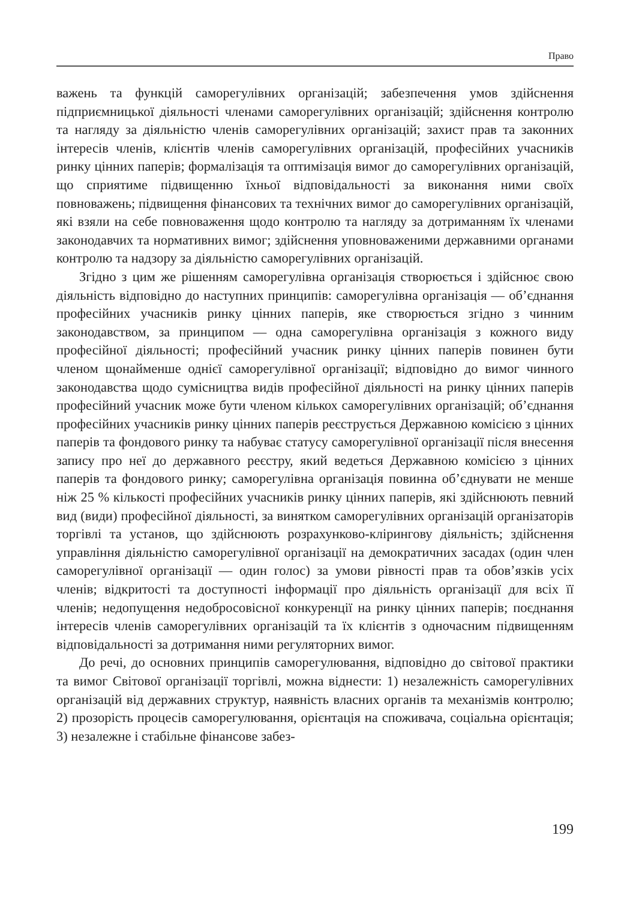Право
важень та функцій саморегулівних організацій; забезпечення умов здійснення підприємницької діяльності членами саморегулівних організацій; здійснення контролю та нагляду за діяльністю членів саморегулівних організацій; захист прав та законних інтересів членів, клієнтів членів саморегулівних організацій, професійних учасників ринку цінних паперів; формалізація та оптимізація вимог до саморегулівних організацій, що сприятиме підвищенню їхньої відповідальності за виконання ними своїх повноважень; підвищення фінансових та технічних вимог до саморегулівних організацій, які взяли на себе повноваження щодо контролю та нагляду за дотриманням їх членами законодавчих та нормативних вимог; здійснення уповноваженими державними органами контролю та надзору за діяльністю саморегулівних організацій.
Згідно з цим же рішенням саморегулівна організація створюється і здійснює свою діяльність відповідно до наступних принципів: саморегулівна організація — об’єднання професійних учасників ринку цінних паперів, яке створюється згідно з чинним законодавством, за принципом — одна саморегулівна організація з кожного виду професійної діяльності; професійний учасник ринку цінних паперів повинен бути членом щонайменше однієї саморегулівної організації; відповідно до вимог чинного законодавства щодо сумісництва видів професійної діяльності на ринку цінних паперів професійний учасник може бути членом кількох саморегулівних організацій; об’єднання професійних учасників ринку цінних паперів реєструється Державною комісією з цінних паперів та фондового ринку та набуває статусу саморегулівної організації після внесення запису про неї до державного реєстру, який ведеться Державною комісією з цінних паперів та фондового ринку; саморегулівна організація повинна об’єднувати не менше ніж 25 % кількості професійних учасників ринку цінних паперів, які здійснюють певний вид (види) професійної діяльності, за винятком саморегулівних організацій організаторів торгівлі та установ, що здійснюють розрахунково-клірингову діяльність; здійснення управління діяльністю саморегулівної організації на демократичних засадах (один член саморегулівної організації — один голос) за умови рівності прав та обов’язків усіх членів; відкритості та доступності інформації про діяльність організації для всіх її членів; недопущення недобросовісної конкуренції на ринку цінних паперів; поєднання інтересів членів саморегулівних організацій та їх клієнтів з одночасним підвищенням відповідальності за дотримання ними регуляторних вимог.
До речі, до основних принципів саморегулювання, відповідно до світової практики та вимог Світової організації торгівлі, можна віднести: 1) незалежність саморегулівних організацій від державних структур, наявність власних органів та механізмів контролю; 2) прозорість процесів саморегулювання, орієнтація на споживача, соціальна орієнтація; 3) незалежне і стабільне фінансове забез-
199